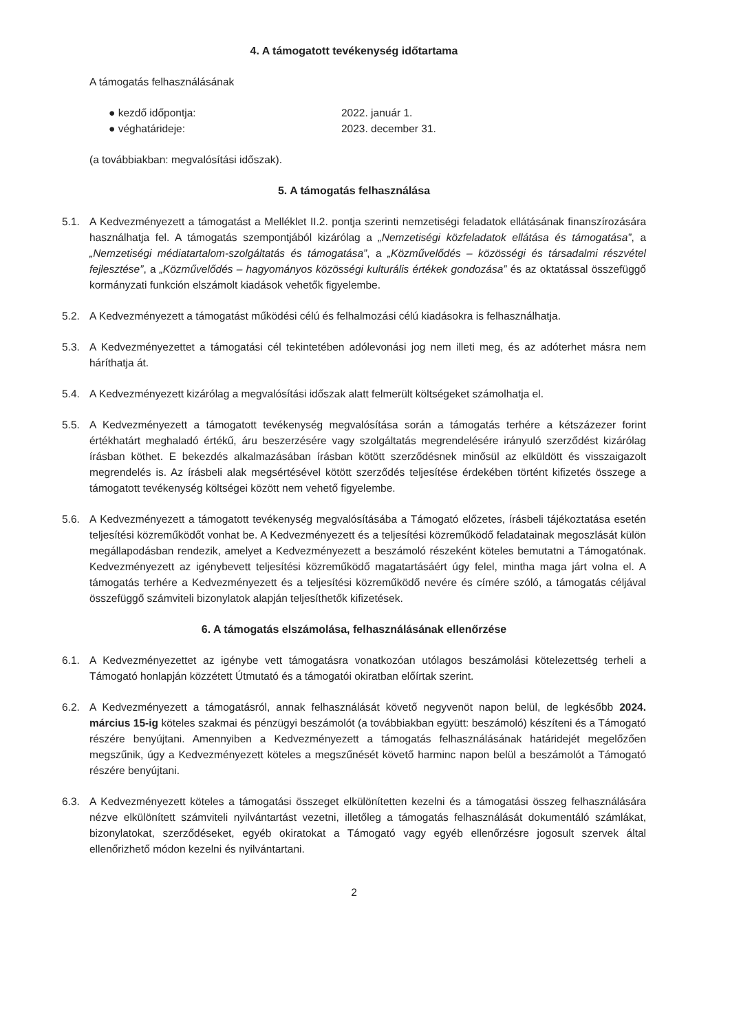4. A támogatott tevékenység időtartama
A támogatás felhasználásának
● kezdő időpontja: 2022. január 1.
● véghatárideje: 2023. december 31.
(a továbbiakban: megvalósítási időszak).
5. A támogatás felhasználása
5.1. A Kedvezményezett a támogatást a Melléklet II.2. pontja szerinti nemzetiségi feladatok ellátásának finanszírozására használhatja fel. A támogatás szempontjából kizárólag a „Nemzetiségi közfeladatok ellátása és támogatása”, a „Nemzetiségi médiatartalom-szolgáltatás és támogatása”, a „Közművelődés – közösségi és társadalmi részvétel fejlesztése”, a „Közművelődés – hagyományos közösségi kulturális értékek gondozása” és az oktatással összefüggő kormányzati funkción elszámolt kiadások vehetők figyelembe.
5.2. A Kedvezményezett a támogatást működési célú és felhalmozási célú kiadásokra is felhasználhatja.
5.3. A Kedvezményezettet a támogatási cél tekintetében adólevonási jog nem illeti meg, és az adóterhet másra nem háríthatja át.
5.4. A Kedvezményezett kizárólag a megvalósítási időszak alatt felmerült költségeket számolhatja el.
5.5. A Kedvezményezett a támogatott tevékenység megvalósítása során a támogatás terhére a kétszázezer forint értékhatárt meghaladó értékű, áru beszerzésére vagy szolgáltatás megrendelésére irányuló szerződést kizárólag írásban köthet. E bekezdés alkalmazásában írásban kötött szerződésnek minősül az elküldött és visszaigazolt megrendelés is. Az írásbeli alak megsértésével kötött szerződés teljesítése érdekében történt kifizetés összege a támogatott tevékenység költségei között nem vehető figyelembe.
5.6. A Kedvezményezett a támogatott tevékenység megvalósításába a Támogató előzetes, írásbeli tájékoztatása esetén teljesítési közreműködőt vonhat be. A Kedvezményezett és a teljesítési közreműködő feladatainak megoszlását külön megállapodásban rendezik, amelyet a Kedvezményezett a beszámoló részeként köteles bemutatni a Támogatónak. Kedvezményezett az igénybevett teljesítési közreműködő magatartásáért úgy felel, mintha maga járt volna el. A támogatás terhére a Kedvezményezett és a teljesítési közreműködő nevére és címére szóló, a támogatás céljával összefüggő számviteli bizonylatok alapján teljesíthetők kifizetések.
6. A támogatás elszámolása, felhasználásának ellenőrzése
6.1. A Kedvezményezettet az igénybe vett támogatásra vonatkozóan utólagos beszámolási kötelezettség terheli a Támogató honlapján közzétett Útmutató és a támogatói okiratban előírtak szerint.
6.2. A Kedvezményezett a támogatásról, annak felhasználását követő negyvenöt napon belül, de legkésőbb 2024. március 15-ig köteles szakmai és pénzügyi beszámolót (a továbbiakban együtt: beszámoló) készíteni és a Támogató részére benyújtani. Amennyiben a Kedvezményezett a támogatás felhasználásának határidejét megelőzően megszűnik, úgy a Kedvezményezett köteles a megszűnését követő harminc napon belül a beszámolót a Támogató részére benyújtani.
6.3. A Kedvezményezett köteles a támogatási összeget elkülönítetten kezelni és a támogatási összeg felhasználására nézve elkülönített számviteli nyilvántartást vezetni, illetőleg a támogatás felhasználását dokumentáló számlákat, bizonylatokat, szerződéseket, egyéb okiratokat a Támogató vagy egyéb ellenőrzésre jogosult szervek által ellenőrizhető módon kezelni és nyilvántartani.
2